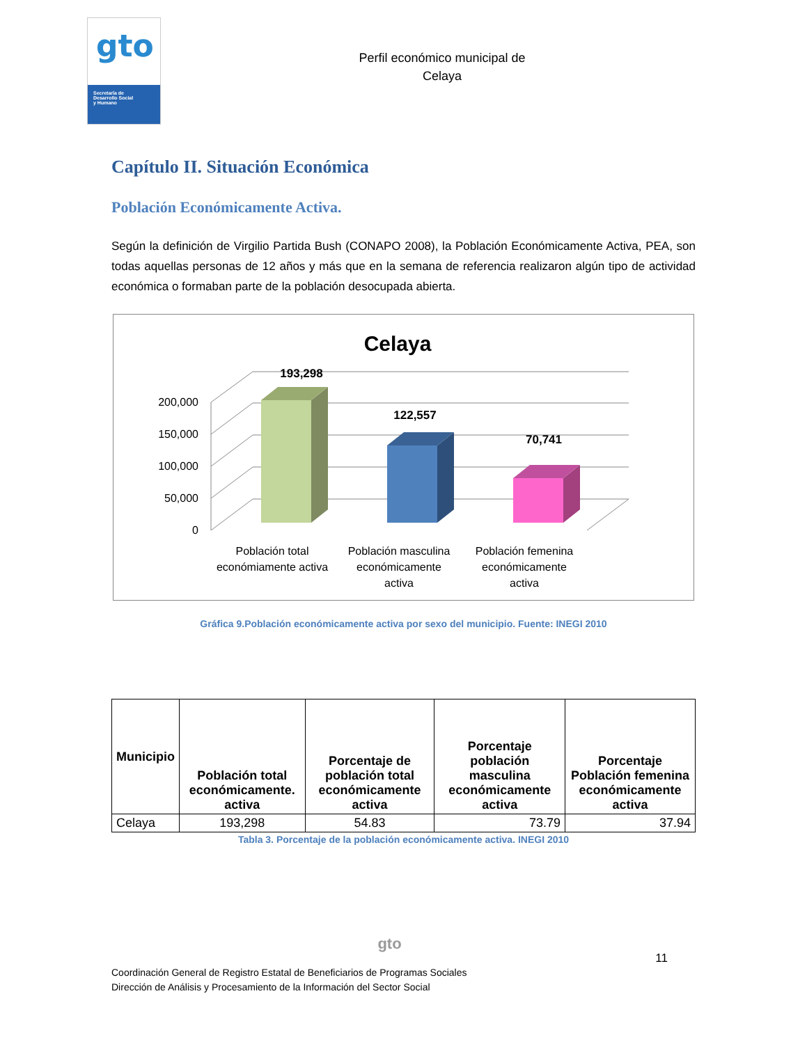gto
Secretaría de
Desarrollo Social
y Humano
Perfil económico municipal de
Celaya
Capítulo II. Situación Económica
Población Económicamente Activa.
Según la definición de Virgilio Partida Bush (CONAPO 2008), la Población Económicamente Activa, PEA, son todas aquellas personas de 12 años y más que en la semana de referencia realizaron algún tipo de actividad económica o formaban parte de la población desocupada abierta.
Celaya
0
50,000
100,000
150,000
200,000
193,298
122,557
70,741
Población total
económiamente activa
Población masculina
económicamente
activa
Población femenina
económicamente
activa
Gráfica 9.Población económicamente activa por sexo del municipio. Fuente: INEGI 2010
| Municipio | Población total económicamente. activa | Porcentaje de población total económicamente activa | Porcentaje población masculina económicamente activa | Porcentaje Población femenina económicamente activa |
| --- | --- | --- | --- | --- |
| Celaya | 193,298 | 54.83 | 73.79 | 37.94 |
Tabla 3. Porcentaje de la población económicamente activa. INEGI 2010
gto
11
Coordinación General de Registro Estatal de Beneficiarios de Programas Sociales
Dirección de Análisis y Procesamiento de la Información del Sector Social